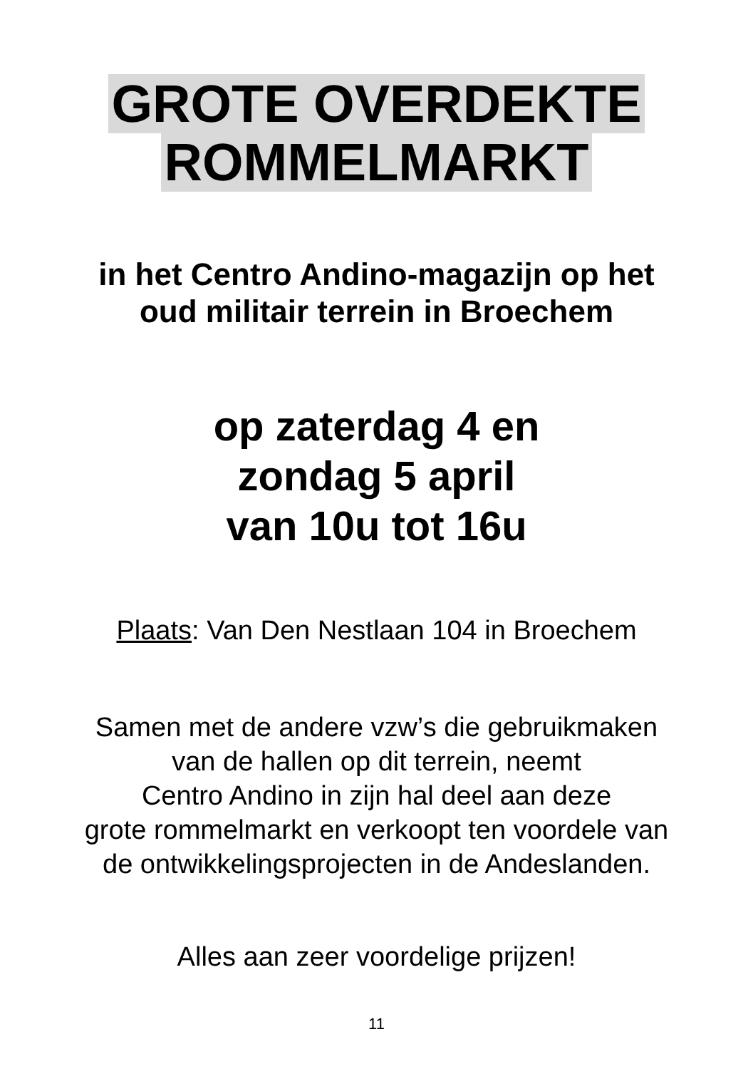GROTE OVERDEKTE
ROMMELMARKT
in het Centro Andino-magazijn op het
oud militair terrein in Broechem
op zaterdag 4 en
zondag 5 april
van 10u tot 16u
Plaats: Van Den Nestlaan 104 in Broechem
Samen met de andere vzw’s die gebruikmaken
van de hallen op dit terrein, neemt
Centro Andino in zijn hal deel aan deze
grote rommelmarkt en verkoopt ten voordele van
de ontwikkelingsprojecten in de Andeslanden.
Alles aan zeer voordelige prijzen!
11